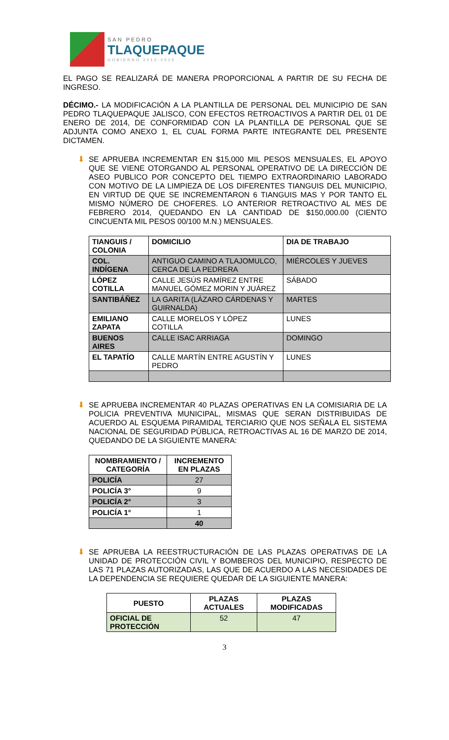SAN PEDRO
TLAQUEPAQUE
GOBIERNO 2012-2015
EL PAGO SE REALIZARÁ DE MANERA PROPORCIONAL A PARTIR DE SU FECHA DE INGRESO.
DÉCIMO.- LA MODIFICACIÓN A LA PLANTILLA DE PERSONAL DEL MUNICIPIO DE SAN PEDRO TLAQUEPAQUE JALISCO, CON EFECTOS RETROACTIVOS A PARTIR DEL 01 DE ENERO DE 2014, DE CONFORMIDAD CON LA PLANTILLA DE PERSONAL QUE SE ADJUNTA COMO ANEXO 1, EL CUAL FORMA PARTE INTEGRANTE DEL PRESENTE DICTAMEN.
⬇ SE APRUEBA INCREMENTAR EN $15,000 MIL PESOS MENSUALES, EL APOYO QUE SE VIENE OTORGANDO AL PERSONAL OPERATIVO DE LA DIRECCIÓN DE ASEO PUBLICO POR CONCEPTO DEL TIEMPO EXTRAORDINARIO LABORADO CON MOTIVO DE LA LIMPIEZA DE LOS DIFERENTES TIANGUIS DEL MUNICIPIO, EN VIRTUD DE QUE SE INCREMENTARON 6 TIANGUIS MAS Y POR TANTO EL MISMO NÚMERO DE CHOFERES. LO ANTERIOR RETROACTIVO AL MES DE FEBRERO 2014, QUEDANDO EN LA CANTIDAD DE $150,000.00 (CIENTO CINCUENTA MIL PESOS 00/100 M.N.) MENSUALES.
| TIANGUIS / COLONIA | DOMICILIO | DIA DE TRABAJO |
| --- | --- | --- |
| COL. INDÍGENA | ANTIGUO CAMINO A TLAJOMULCO, CERCA DE LA PEDRERA | MIÉRCOLES Y JUEVES |
| LÓPEZ COTILLA | CALLE JESÚS RAMÍREZ ENTRE MANUEL GÓMEZ MORIN Y JUÁREZ | SÁBADO |
| SANTIBÁÑEZ | LA GARITA (LÁZARO CÁRDENAS Y GUIRNALDA) | MARTES |
| EMILIANO ZAPATA | CALLE MORELOS Y LÓPEZ COTILLA | LUNES |
| BUENOS AIRES | CALLE ISAC ARRIAGA | DOMINGO |
| EL TAPATÍO | CALLE MARTÍN ENTRE AGUSTÍN Y PEDRO | LUNES |
⬇ SE APRUEBA INCREMENTAR 40 PLAZAS OPERATIVAS EN LA COMISIARIA DE LA POLICIA PREVENTIVA MUNICIPAL, MISMAS QUE SERAN DISTRIBUIDAS DE ACUERDO AL ESQUEMA PIRAMIDAL TERCIARIO QUE NOS SEÑALA EL SISTEMA NACIONAL DE SEGURIDAD PÚBLICA, RETROACTIVAS AL 16 DE MARZO DE 2014, QUEDANDO DE LA SIGUIENTE MANERA:
| NOMBRAMIENTO / CATEGORÍA | INCREMENTO EN PLAZAS |
| --- | --- |
| POLICÍA | 27 |
| POLICÍA 3° | 9 |
| POLICÍA 2° | 3 |
| POLICÍA 1° | 1 |
| | 40 |
⬇ SE APRUEBA LA REESTRUCTURACIÓN DE LAS PLAZAS OPERATIVAS DE LA UNIDAD DE PROTECCIÓN CIVIL Y BOMBEROS DEL MUNICIPIO, RESPECTO DE LAS 71 PLAZAS AUTORIZADAS, LAS QUE DE ACUERDO A LAS NECESIDADES DE LA DEPENDENCIA SE REQUIERE QUEDAR DE LA SIGUIENTE MANERA:
| PUESTO | PLAZAS ACTUALES | PLAZAS MODIFICADAS |
| --- | --- | --- |
| OFICIAL DE PROTECCIÓN | 52 | 47 |
3